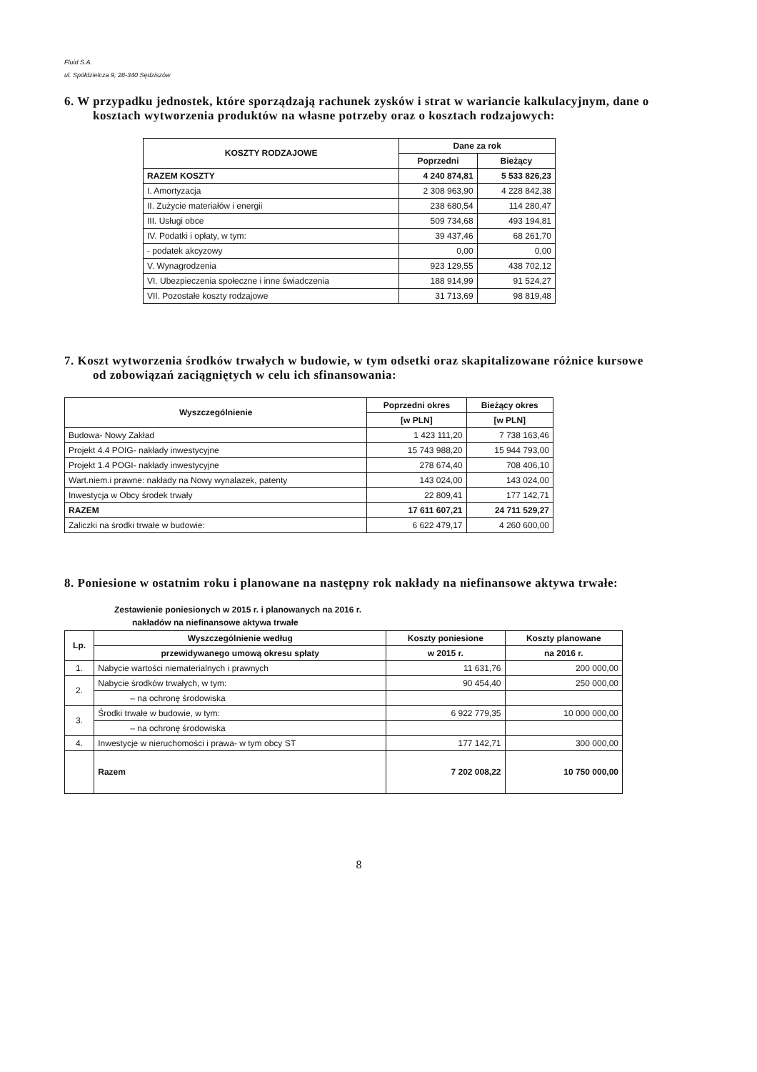Fluid S.A.
ul. Spółdzielcza 9, 28-340 Sędziszów
6. W przypadku jednostek, które sporządzają rachunek zysków i strat w wariancie kalkulacyjnym, dane o kosztach wytworzenia produktów na własne potrzeby oraz o kosztach rodzajowych:
| KOSZTY RODZAJOWE | Dane za rok | |
| --- | --- | --- |
| | Poprzedni | Bieżący |
| RAZEM KOSZTY | 4 240 874,81 | 5 533 826,23 |
| I. Amortyzacja | 2 308 963,90 | 4 228 842,38 |
| II. Zużycie materiałów i energii | 238 680,54 | 114 280,47 |
| III. Usługi obce | 509 734,68 | 493 194,81 |
| IV. Podatki i opłaty, w tym: | 39 437,46 | 68 261,70 |
| - podatek akcyzowy | 0,00 | 0,00 |
| V. Wynagrodzenia | 923 129,55 | 438 702,12 |
| VI. Ubezpieczenia społeczne i inne świadczenia | 188 914,99 | 91 524,27 |
| VII. Pozostałe koszty rodzajowe | 31 713,69 | 98 819,48 |
7. Koszt wytworzenia środków trwałych w budowie, w tym odsetki oraz skapitalizowane różnice kursowe od zobowiązań zaciągniętych w celu ich sfinansowania:
| Wyszczególnienie | Poprzedni okres | Bieżący okres |
| --- | --- | --- |
| | [w PLN] | [w PLN] |
| Budowa- Nowy Zakład | 1 423 111,20 | 7 738 163,46 |
| Projekt 4.4 POIG- nakłady inwestycyjne | 15 743 988,20 | 15 944 793,00 |
| Projekt 1.4 POGI- nakłady inwestycyjne | 278 674,40 | 708 406,10 |
| Wart.niem.i prawne: nakłady na Nowy wynalazek, patenty | 143 024,00 | 143 024,00 |
| Inwestycja w Obcy środek trwały | 22 809,41 | 177 142,71 |
| RAZEM | 17 611 607,21 | 24 711 529,27 |
| Zaliczki na środki trwałe w budowie: | 6 622 479,17 | 4 260 600,00 |
8. Poniesione w ostatnim roku i planowane na następny rok nakłady na niefinansowe aktywa trwałe:
Zestawienie poniesionych w 2015 r. i planowanych na 2016 r.
nakładów na niefinansowe aktywa trwałe
| Lp. | Wyszczególnienie według | Koszty poniesione | Koszty planowane |
| --- | --- | --- | --- |
| | przewidywanego umową okresu spłaty | w 2015 r. | na 2016 r. |
| 1. | Nabycie wartości niematerialnych i prawnych | 11 631,76 | 200 000,00 |
| 2. | Nabycie środków trwałych, w tym: | 90 454,40 | 250 000,00 |
| | – na ochronę środowiska | | |
| 3. | Środki trwałe w budowie, w tym: | 6 922 779,35 | 10 000 000,00 |
| | – na ochronę środowiska | | |
| 4. | Inwestycje w nieruchomości i prawa- w tym obcy ST | 177 142,71 | 300 000,00 |
| | Razem | 7 202 008,22 | 10 750 000,00 |
8